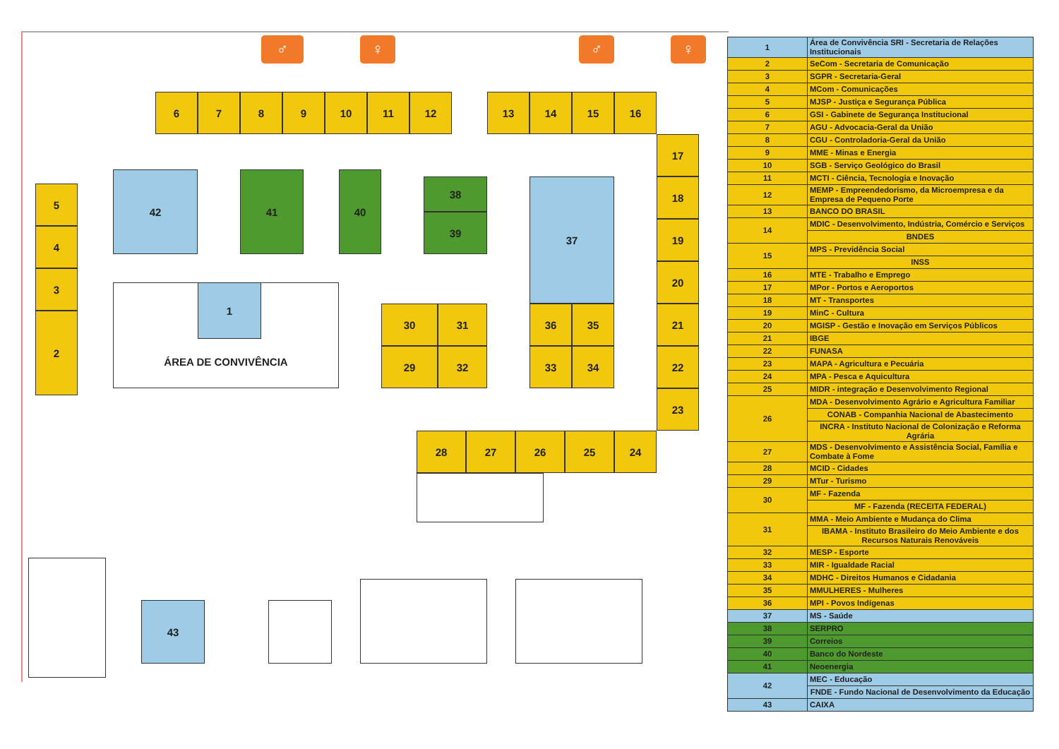♂
♀
♂
♀
6
7
8
9
10
11
12
13
14
15
16
17
5
42
41
40
38
39
37
18
4
19
3
20
ÁREA DE CONVIVÊNCIA
1
2
30
31
36
35
21
29
32
33
34
22
23
28
27
26
25
24
43
| 1 | Área de Convivência SRI - Secretaria de Relações Institucionais |
| 2 | SeCom - Secretaria de Comunicação |
| 3 | SGPR - Secretaria-Geral |
| 4 | MCom - Comunicações |
| 5 | MJSP - Justiça e Segurança Pública |
| 6 | GSI - Gabinete de Segurança Institucional |
| 7 | AGU - Advocacia-Geral da União |
| 8 | CGU - Controladoria-Geral da União |
| 9 | MME - Minas e Energia |
| 10 | SGB - Serviço Geológico do Brasil |
| 11 | MCTI - Ciência, Tecnologia e Inovação |
| 12 | MEMP - Empreendedorismo, da Microempresa e da Empresa de Pequeno Porte |
| 13 | BANCO DO BRASIL |
| 14 | MDIC - Desenvolvimento, Indústria, Comércio e Serviços |
| | BNDES |
| 15 | MPS - Previdência Social |
| | INSS |
| 16 | MTE - Trabalho e Emprego |
| 17 | MPor - Portos e Aeroportos |
| 18 | MT - Transportes |
| 19 | MinC - Cultura |
| 20 | MGISP - Gestão e Inovação em Serviços Públicos |
| 21 | IBGE |
| 22 | FUNASA |
| 23 | MAPA - Agricultura e Pecuária |
| 24 | MPA - Pesca e Aquicultura |
| 25 | MIDR - integração e Desenvolvimento Regional |
| 26 | MDA - Desenvolvimento Agrário e Agricultura Familiar |
| | CONAB - Companhia Nacional de Abastecimento |
| | INCRA - Instituto Nacional de Colonização e Reforma Agrária |
| 27 | MDS - Desenvolvimento e Assistência Social, Família e Combate à Fome |
| 28 | MCID - Cidades |
| 29 | MTur - Turismo |
| 30 | MF - Fazenda |
| | MF - Fazenda (RECEITA FEDERAL) |
| 31 | MMA - Meio Ambiente e Mudança do Clima |
| | IBAMA - Instituto Brasileiro do Meio Ambiente e dos Recursos Naturais Renováveis |
| 32 | MESP - Esporte |
| 33 | MIR - Igualdade Racial |
| 34 | MDHC - Direitos Humanos e Cidadania |
| 35 | MMULHERES - Mulheres |
| 36 | MPI - Povos Indígenas |
| 37 | MS - Saúde |
| 38 | SERPRO |
| 39 | Correios |
| 40 | Banco do Nordeste |
| 41 | Neoenergia |
| 42 | MEC - Educação |
| | FNDE - Fundo Nacional de Desenvolvimento da Educação |
| 43 | CAIXA |